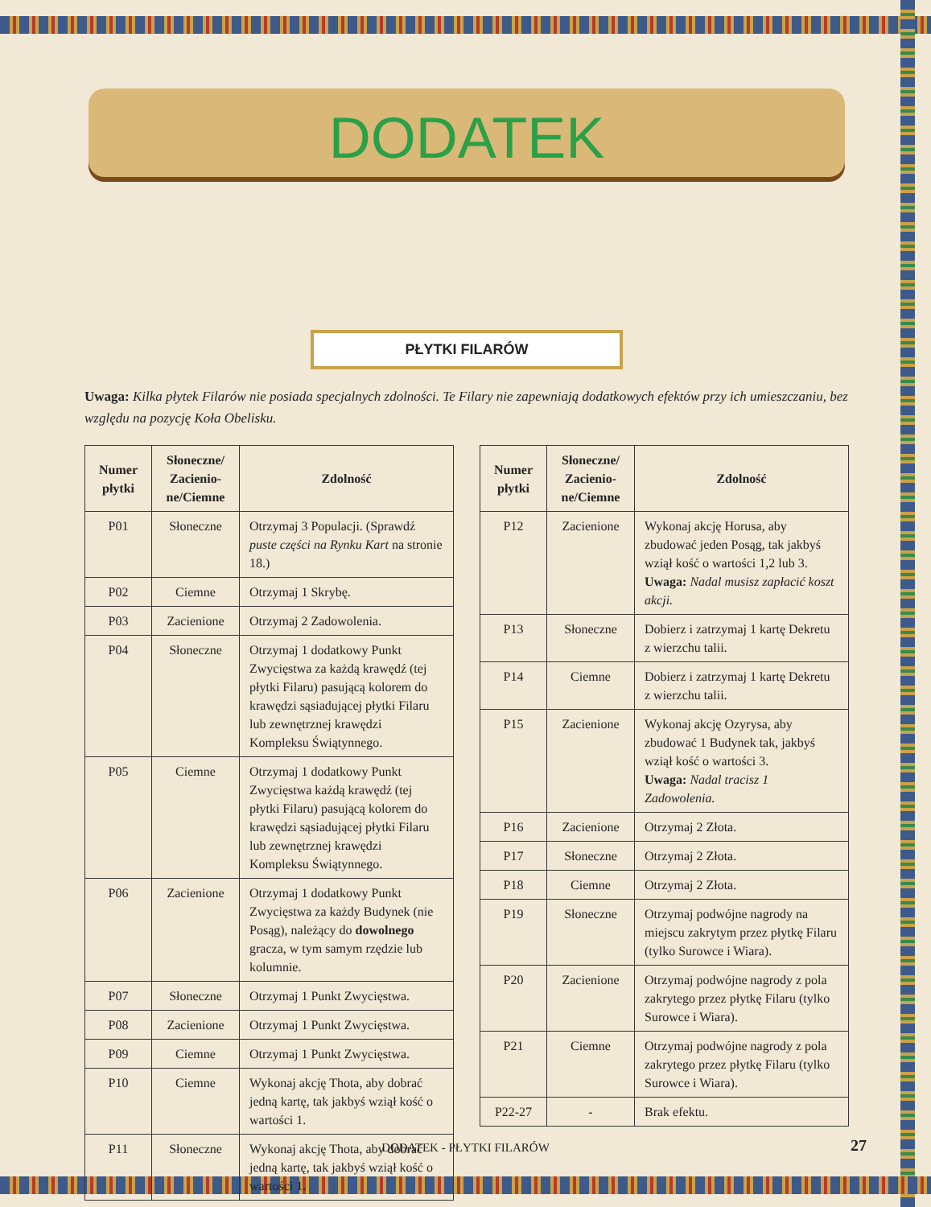DODATEK
PŁYTKI FILARÓW
Uwaga: Kilka płytek Filarów nie posiada specjalnych zdolności. Te Filary nie zapewniają dodatkowych efektów przy ich umieszczaniu, bez względu na pozycję Koła Obelisku.
| Numer płytki | Słoneczne/ Zacienio-ne/Ciemne | Zdolność |
| --- | --- | --- |
| P01 | Słoneczne | Otrzymaj 3 Populacji. (Sprawdź puste części na Rynku Kart na stronie 18.) |
| P02 | Ciemne | Otrzymaj 1 Skrybę. |
| P03 | Zacienione | Otrzymaj 2 Zadowolenia. |
| P04 | Słoneczne | Otrzymaj 1 dodatkowy Punkt Zwycięstwa za każdą krawędź (tej płytki Filaru) pasującą kolorem do krawędzi sąsiadującej płytki Filaru lub zewnętrznej krawędzi Kompleksu Świątynnego. |
| P05 | Ciemne | Otrzymaj 1 dodatkowy Punkt Zwycięstwa każdą krawędź (tej płytki Filaru) pasującą kolorem do krawędzi sąsiadującej płytki Filaru lub zewnętrznej krawędzi Kompleksu Świątynnego. |
| P06 | Zacienione | Otrzymaj 1 dodatkowy Punkt Zwycięstwa za każdy Budynek (nie Posąg), należący do dowolnego gracza, w tym samym rzędzie lub kolumnie. |
| P07 | Słoneczne | Otrzymaj 1 Punkt Zwycięstwa. |
| P08 | Zacienione | Otrzymaj 1 Punkt Zwycięstwa. |
| P09 | Ciemne | Otrzymaj 1 Punkt Zwycięstwa. |
| P10 | Ciemne | Wykonaj akcję Thota, aby dobrać jedną kartę, tak jakbyś wziął kość o wartości 1. |
| P11 | Słoneczne | Wykonaj akcję Thota, aby dobrać jedną kartę, tak jakbyś wziął kość o wartości 1. |
| Numer płytki | Słoneczne/ Zacienio-ne/Ciemne | Zdolność |
| --- | --- | --- |
| P12 | Zacienione | Wykonaj akcję Horusa, aby zbudować jeden Posąg, tak jakbyś wziął kość o wartości 1,2 lub 3. Uwaga: Nadal musisz zapłacić koszt akcji. |
| P13 | Słoneczne | Dobierz i zatrzymaj 1 kartę Dekretu z wierzchu talii. |
| P14 | Ciemne | Dobierz i zatrzymaj 1 kartę Dekretu z wierzchu talii. |
| P15 | Zacienione | Wykonaj akcję Ozyrysa, aby zbudować 1 Budynek tak, jakbyś wziął kość o wartości 3. Uwaga: Nadal tracisz 1 Zadowolenia. |
| P16 | Zacienione | Otrzymaj 2 Złota. |
| P17 | Słoneczne | Otrzymaj 2 Złota. |
| P18 | Ciemne | Otrzymaj 2 Złota. |
| P19 | Słoneczne | Otrzymaj podwójne nagrody na miejscu zakrytym przez płytkę Filaru (tylko Surowce i Wiara). |
| P20 | Zacienione | Otrzymaj podwójne nagrody z pola zakrytego przez płytkę Filaru (tylko Surowce i Wiara). |
| P21 | Ciemne | Otrzymaj podwójne nagrody z pola zakrytego przez płytkę Filaru (tylko Surowce i Wiara). |
| P22-27 | - | Brak efektu. |
DODATEK - PŁYTKI FILARÓW 27